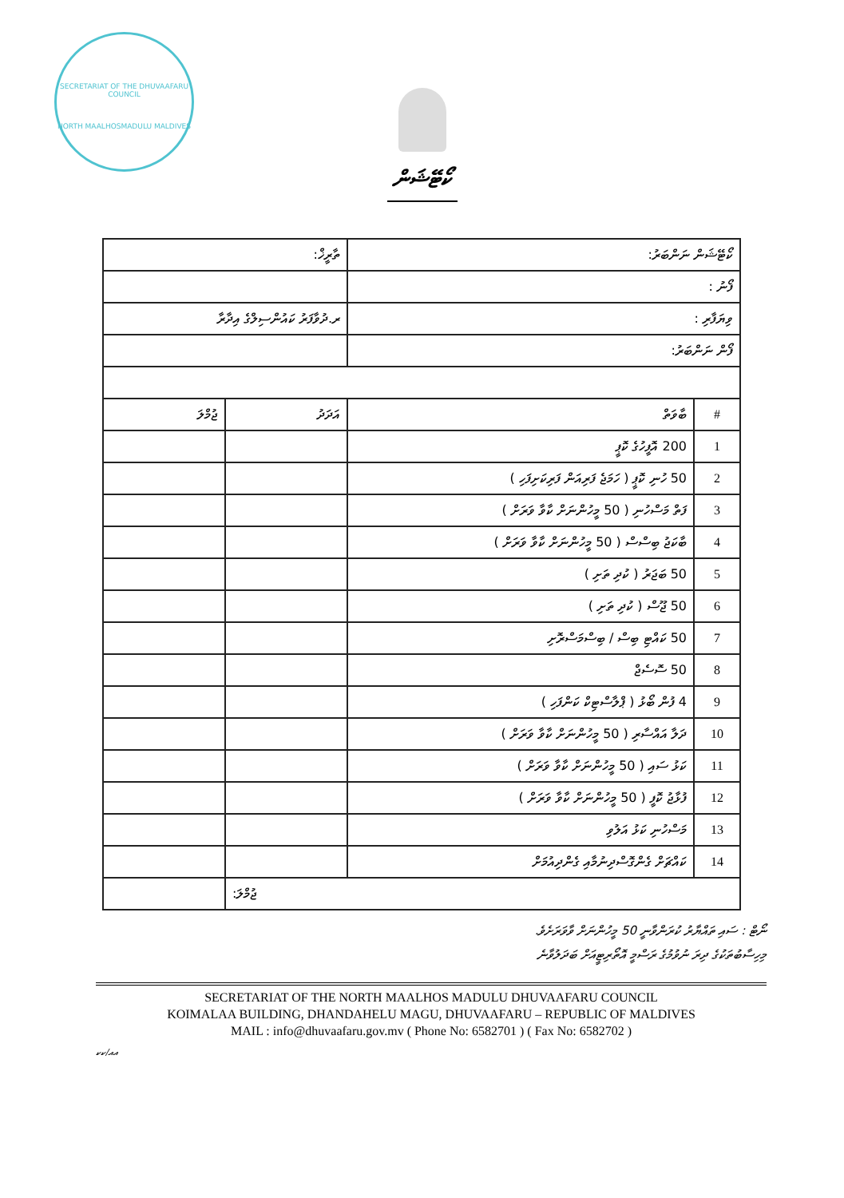SECRETARIAT OF THE DHUVAAFARU COUNCIL
NORTH MAALHOSMADULU MALDIVES
ކޯޓޭޝަން
| ކޯޓޭޝަން ނަންބަރު: | | ތާރީޚް: | |
| ފޯނު : | | | |
| ވިޔަފާރި : | | ރ.ދުވާފަރު ކައުންސިލްގެ އިދާރާ | |
| ފޯން ނަންބަރު: | | | |
| # | ބާވަތް | އަދަދު | ޖުމްލަ |
| 1 | 200 އޮފީހުގެ ކޮޕީ | | |
| 2 | 50 ހުނި ކޮޕީ ( ހަމަޖެ ފަރިއަން ފަރިކަށިފަހި ) | | |
| 3 | ފަތް މަސްހުނި ( 50 މީހުންނަށް ކާވާ ވަރަށް ) | | |
| 4 | ބާކަޖު ބިސްސް ( 50 މީހުންނަށް ކާވާ ވަރަށް ) | | |
| 5 | 50 ބަޖަރު ( ކުދި ތަށި ) | | |
| 6 | 50 ޖޫސް ( ކުދި ތަށި ) | | |
| 7 | 50 ކައްޓި ބިސް / ބިސްމަސްރޮށި | | |
| 8 | 50 ސޮސެޖް | | |
| 9 | 4 ފުން ބޯޅު ( ޕްލާސްޓިކް ކަންފަހި ) | | |
| 10 | ދަލާ އައްސާރި ( 50 މީހުންނަށް ކާވާ ވަރަށް ) | | |
| 11 | ކަޅު ސައި ( 50 މީހުންނަށް ކާވާ ވަރަށް ) | | |
| 12 | ފުޅާޖު ކޮފީ ( 50 މީހުންނަށް ކާވާ ވަރަށް ) | | |
| 13 | މަސްހުނި ކަޅު އަލުވި | | |
| 14 | ކައްޗަށް ގެންގޮސްދިނުމާއި ގެންދިއުމަށް | | |
| ޖުމްލަ: | | | |
ނޯޓް : ސައި ތައްޔާރު ކުރަންވާނީ 50 މީހުންނަށް ވާވަރަށެވެ.
މިހިސާބުތަކުގެ ދިރަ ނުވުމުގެ ރަސްމީ އޮތޯރިޓީއަށް ބަދަލުވާނެ
SECRETARIAT OF THE NORTH MAALHOS MADULU DHUVAAFARU COUNCIL
KOIMALAA BUILDING, DHANDAHELU MAGU, DHUVAAFARU – REPUBLIC OF MALDIVES
MAIL : info@dhuvaafaru.gov.mv ( Phone No: 6582701 ) ( Fax No: 6582702 )
އއ/ކކ